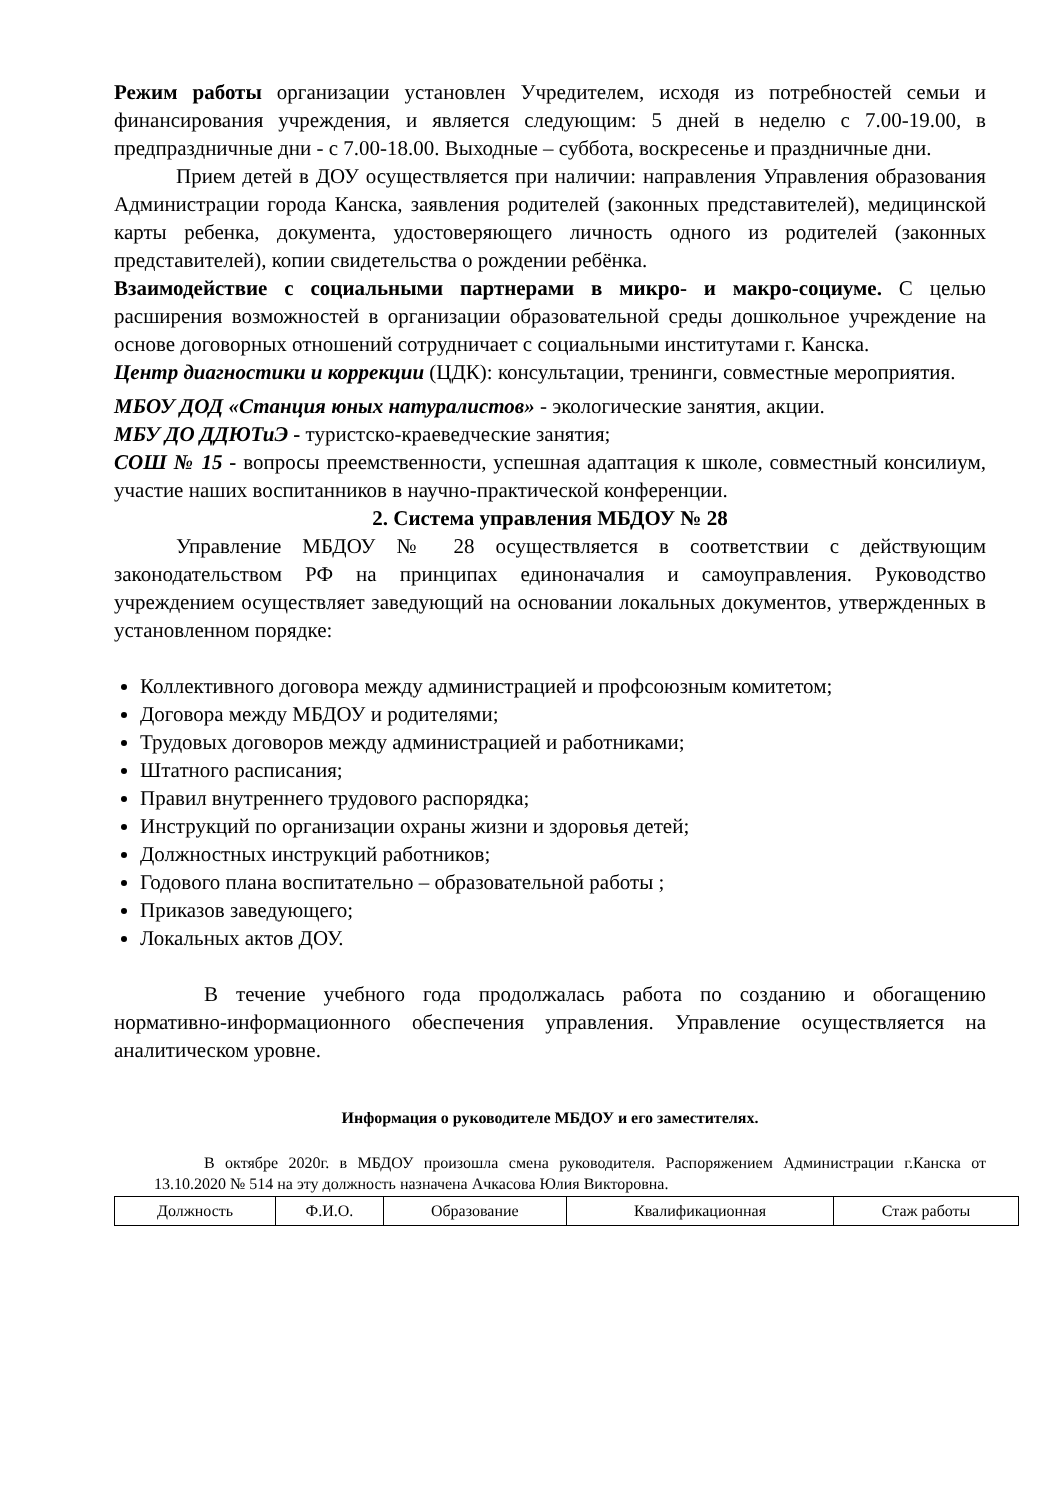Режим работы организации установлен Учредителем, исходя из потребностей семьи и финансирования учреждения, и является следующим: 5 дней в неделю с 7.00-19.00, в предпраздничные дни - с 7.00-18.00. Выходные – суббота, воскресенье и праздничные дни.
Прием детей в ДОУ осуществляется при наличии: направления Управления образования Администрации города Канска, заявления родителей (законных представителей), медицинской карты ребенка, документа, удостоверяющего личность одного из родителей (законных представителей), копии свидетельства о рождении ребёнка.
Взаимодействие с социальными партнерами в микро- и макро-социуме. С целью расширения возможностей в организации образовательной среды дошкольное учреждение на основе договорных отношений сотрудничает с социальными институтами г. Канска.
Центр диагностики и коррекции (ЦДК): консультации, тренинги, совместные мероприятия.
МБОУ ДОД «Станция юных натуралистов» - экологические занятия, акции.
МБУ ДО ДДЮТиЭ - туристско-краеведческие занятия;
СОШ № 15 - вопросы преемственности, успешная адаптация к школе, совместный консилиум, участие наших воспитанников в научно-практической конференции.
2. Система управления МБДОУ № 28
Управление МБДОУ № 28 осуществляется в соответствии с действующим законодательством РФ на принципах единоначалия и самоуправления. Руководство учреждением осуществляет заведующий на основании локальных документов, утвержденных в установленном порядке:
Коллективного договора между администрацией и профсоюзным комитетом;
Договора между МБДОУ и родителями;
Трудовых договоров между администрацией и работниками;
Штатного расписания;
Правил внутреннего трудового распорядка;
Инструкций по организации охраны жизни и здоровья детей;
Должностных инструкций работников;
Годового плана воспитательно – образовательной работы ;
Приказов заведующего;
Локальных актов ДОУ.
В течение учебного года продолжалась работа по созданию и обогащению нормативно-информационного обеспечения управления. Управление осуществляется на аналитическом уровне.
Информация о руководителе МБДОУ и его заместителях.
В октябре 2020г. в МБДОУ произошла смена руководителя. Распоряжением Администрации г.Канска от 13.10.2020 № 514 на эту должность назначена Ачкасова Юлия Викторовна.
| Должность | Ф.И.О. | Образование | Квалификационная | Стаж работы |